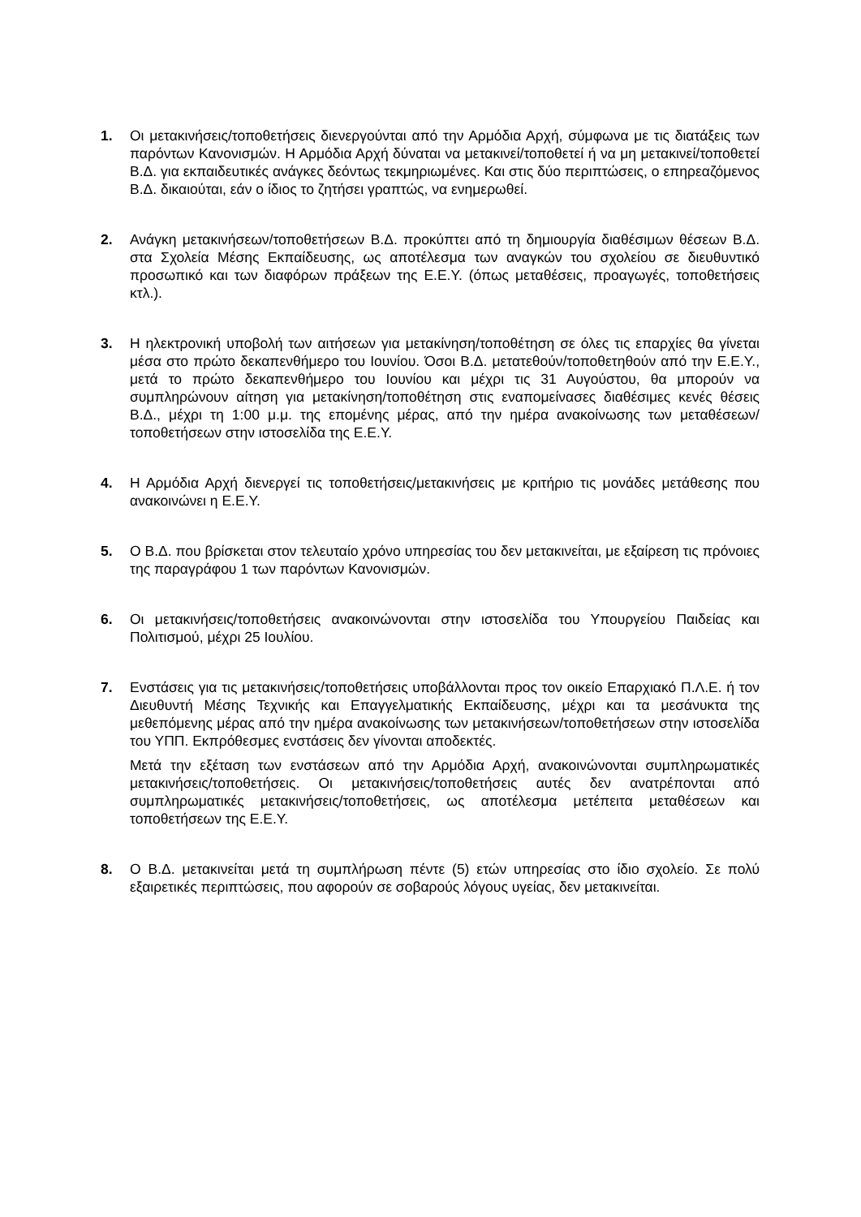1. Οι μετακινήσεις/τοποθετήσεις διενεργούνται από την Αρμόδια Αρχή, σύμφωνα με τις διατάξεις των παρόντων Κανονισμών. Η Αρμόδια Αρχή δύναται να μετακινεί/τοποθετεί ή να μη μετακινεί/τοποθετεί Β.Δ. για εκπαιδευτικές ανάγκες δεόντως τεκμηριωμένες. Και στις δύο περιπτώσεις, ο επηρεαζόμενος Β.Δ. δικαιούται, εάν ο ίδιος το ζητήσει γραπτώς, να ενημερωθεί.
2. Ανάγκη μετακινήσεων/τοποθετήσεων Β.Δ. προκύπτει από τη δημιουργία διαθέσιμων θέσεων Β.Δ. στα Σχολεία Μέσης Εκπαίδευσης, ως αποτέλεσμα των αναγκών του σχολείου σε διευθυντικό προσωπικό και των διαφόρων πράξεων της Ε.Ε.Υ. (όπως μεταθέσεις, προαγωγές, τοποθετήσεις κτλ.).
3. Η ηλεκτρονική υποβολή των αιτήσεων για μετακίνηση/τοποθέτηση σε όλες τις επαρχίες θα γίνεται μέσα στο πρώτο δεκαπενθήμερο του Ιουνίου. Όσοι Β.Δ. μετατεθούν/τοποθετηθούν από την Ε.Ε.Υ., μετά το πρώτο δεκαπενθήμερο του Ιουνίου και μέχρι τις 31 Αυγούστου, θα μπορούν να συμπληρώνουν αίτηση για μετακίνηση/τοποθέτηση στις εναπομείνασες διαθέσιμες κενές θέσεις Β.Δ., μέχρι τη 1:00 μ.μ. της επομένης μέρας, από την ημέρα ανακοίνωσης των μεταθέσεων/τοποθετήσεων στην ιστοσελίδα της Ε.Ε.Υ.
4. Η Αρμόδια Αρχή διενεργεί τις τοποθετήσεις/μετακινήσεις με κριτήριο τις μονάδες μετάθεσης που ανακοινώνει η Ε.Ε.Υ.
5. Ο Β.Δ. που βρίσκεται στον τελευταίο χρόνο υπηρεσίας του δεν μετακινείται, με εξαίρεση τις πρόνοιες της παραγράφου 1 των παρόντων Κανονισμών.
6. Οι μετακινήσεις/τοποθετήσεις ανακοινώνονται στην ιστοσελίδα του Υπουργείου Παιδείας και Πολιτισμού, μέχρι 25 Ιουλίου.
7. Ενστάσεις για τις μετακινήσεις/τοποθετήσεις υποβάλλονται προς τον οικείο Επαρχιακό Π.Λ.Ε. ή τον Διευθυντή Μέσης Τεχνικής και Επαγγελματικής Εκπαίδευσης, μέχρι και τα μεσάνυκτα της μεθεπόμενης μέρας από την ημέρα ανακοίνωσης των μετακινήσεων/τοποθετήσεων στην ιστοσελίδα του ΥΠΠ. Εκπρόθεσμες ενστάσεις δεν γίνονται αποδεκτές.
Μετά την εξέταση των ενστάσεων από την Αρμόδια Αρχή, ανακοινώνονται συμπληρωματικές μετακινήσεις/τοποθετήσεις. Οι μετακινήσεις/τοποθετήσεις αυτές δεν ανατρέπονται από συμπληρωματικές μετακινήσεις/τοποθετήσεις, ως αποτέλεσμα μετέπειτα μεταθέσεων και τοποθετήσεων της Ε.Ε.Υ.
8. Ο Β.Δ. μετακινείται μετά τη συμπλήρωση πέντε (5) ετών υπηρεσίας στο ίδιο σχολείο. Σε πολύ εξαιρετικές περιπτώσεις, που αφορούν σε σοβαρούς λόγους υγείας, δεν μετακινείται.